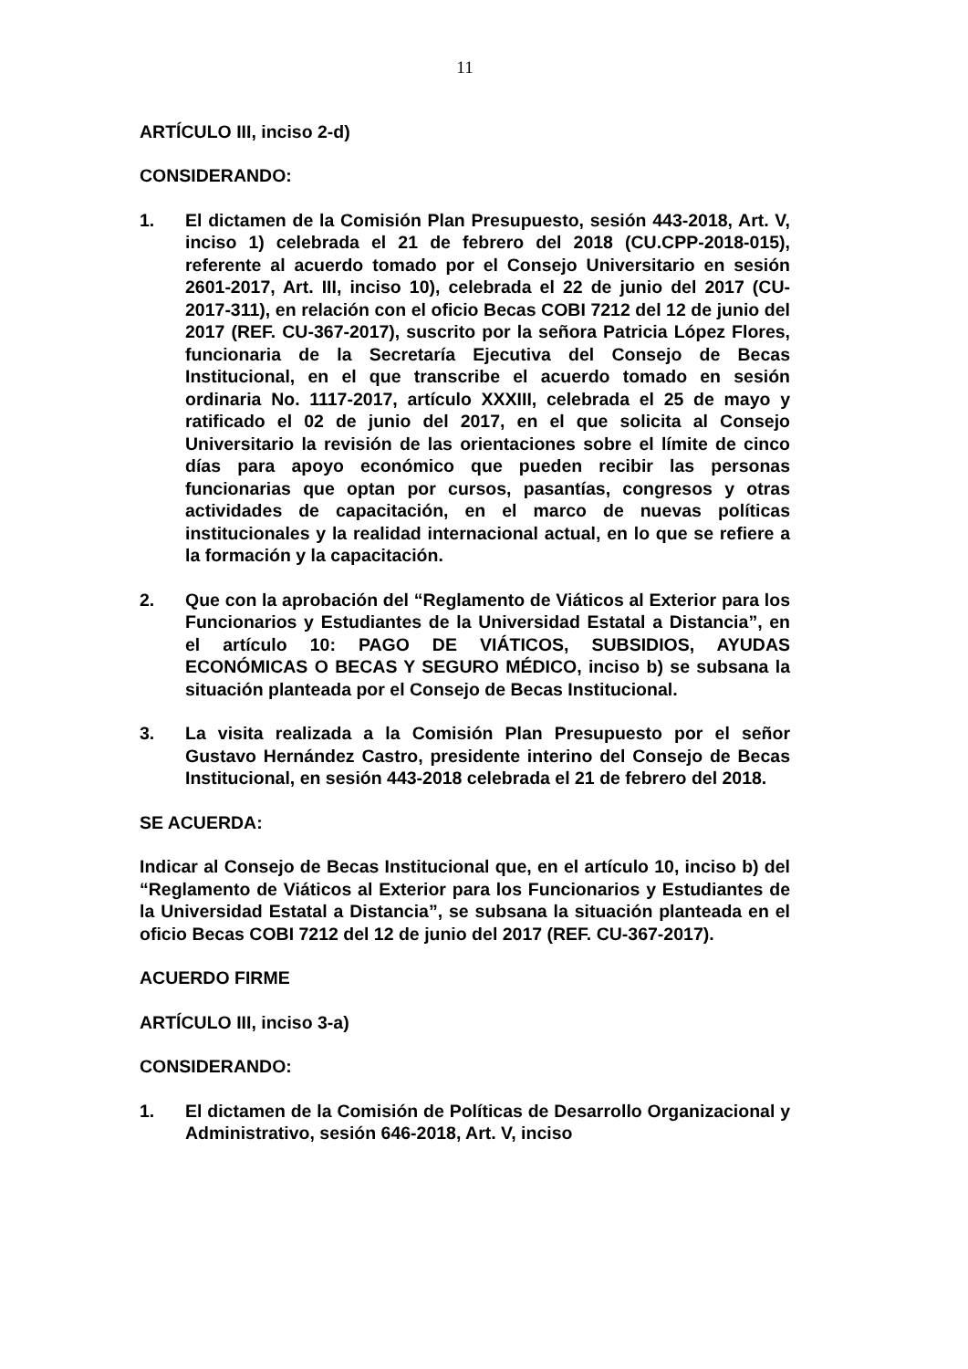11
ARTÍCULO III, inciso 2-d)
CONSIDERANDO:
1. El dictamen de la Comisión Plan Presupuesto, sesión 443-2018, Art. V, inciso 1) celebrada el 21 de febrero del 2018 (CU.CPP-2018-015), referente al acuerdo tomado por el Consejo Universitario en sesión 2601-2017, Art. III, inciso 10), celebrada el 22 de junio del 2017 (CU-2017-311), en relación con el oficio Becas COBI 7212 del 12 de junio del 2017 (REF. CU-367-2017), suscrito por la señora Patricia López Flores, funcionaria de la Secretaría Ejecutiva del Consejo de Becas Institucional, en el que transcribe el acuerdo tomado en sesión ordinaria No. 1117-2017, artículo XXXIII, celebrada el 25 de mayo y ratificado el 02 de junio del 2017, en el que solicita al Consejo Universitario la revisión de las orientaciones sobre el límite de cinco días para apoyo económico que pueden recibir las personas funcionarias que optan por cursos, pasantías, congresos y otras actividades de capacitación, en el marco de nuevas políticas institucionales y la realidad internacional actual, en lo que se refiere a la formación y la capacitación.
2. Que con la aprobación del “Reglamento de Viáticos al Exterior para los Funcionarios y Estudiantes de la Universidad Estatal a Distancia”, en el artículo 10: PAGO DE VIÁTICOS, SUBSIDIOS, AYUDAS ECONÓMICAS O BECAS Y SEGURO MÉDICO, inciso b) se subsana la situación planteada por el Consejo de Becas Institucional.
3. La visita realizada a la Comisión Plan Presupuesto por el señor Gustavo Hernández Castro, presidente interino del Consejo de Becas Institucional, en sesión 443-2018 celebrada el 21 de febrero del 2018.
SE ACUERDA:
Indicar al Consejo de Becas Institucional que, en el artículo 10, inciso b) del “Reglamento de Viáticos al Exterior para los Funcionarios y Estudiantes de la Universidad Estatal a Distancia”, se subsana la situación planteada en el oficio Becas COBI 7212 del 12 de junio del 2017 (REF. CU-367-2017).
ACUERDO FIRME
ARTÍCULO III, inciso 3-a)
CONSIDERANDO:
1. El dictamen de la Comisión de Políticas de Desarrollo Organizacional y Administrativo, sesión 646-2018, Art. V, inciso